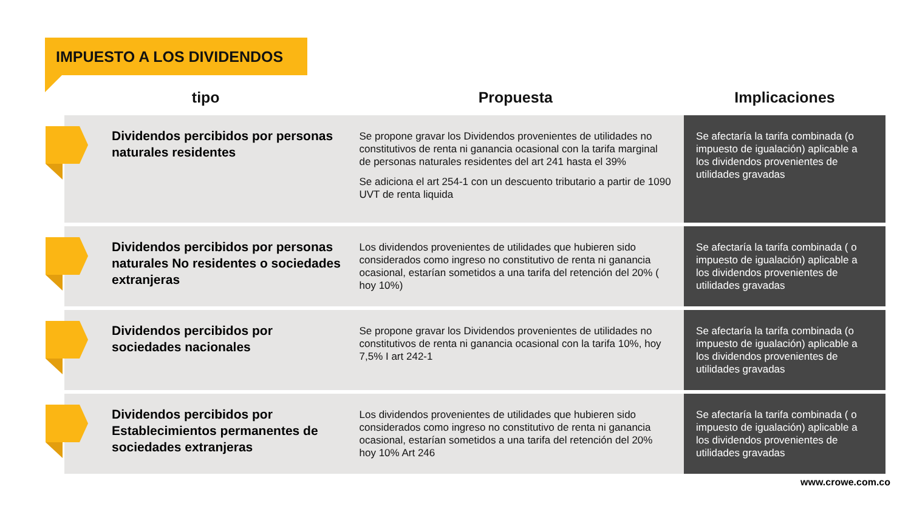IMPUESTO A LOS DIVIDENDOS
| tipo | Propuesta | Implicaciones |
| --- | --- | --- |
| Dividendos percibidos por personas naturales residentes | Se propone gravar los Dividendos provenientes de utilidades no constitutivos de renta ni ganancia ocasional con la tarifa marginal de personas naturales residentes del art 241 hasta el 39% Se adiciona el art 254-1 con un descuento tributario a partir de 1090 UVT de renta liquida | Se afectaría la tarifa combinada (o impuesto de igualación) aplicable a los dividendos provenientes de utilidades gravadas |
| Dividendos percibidos por personas naturales No residentes o sociedades extranjeras | Los dividendos provenientes de utilidades que hubieren sido considerados como ingreso no constitutivo de renta ni ganancia ocasional, estarían sometidos a una tarifa del retención del 20% ( hoy 10%) | Se afectaría la tarifa combinada ( o impuesto de igualación) aplicable a los dividendos provenientes de utilidades gravadas |
| Dividendos percibidos por sociedades nacionales | Se propone gravar los Dividendos provenientes de utilidades no constitutivos de renta ni ganancia ocasional con la tarifa 10%, hoy 7,5% I art 242-1 | Se afectaría la tarifa combinada (o impuesto de igualación) aplicable a los dividendos provenientes de utilidades gravadas |
| Dividendos percibidos por Establecimientos permanentes de sociedades extranjeras | Los dividendos provenientes de utilidades que hubieren sido considerados como ingreso no constitutivo de renta ni ganancia ocasional, estarían sometidos a una tarifa del retención del 20% hoy 10% Art 246 | Se afectaría la tarifa combinada ( o impuesto de igualación) aplicable a los dividendos provenientes de utilidades gravadas |
www.crowe.com.co